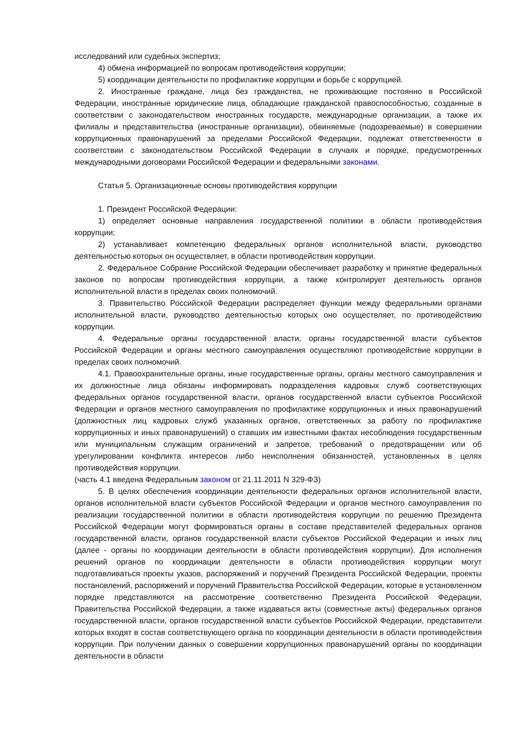исследований или судебных экспертиз;
4) обмена информацией по вопросам противодействия коррупции;
5) координации деятельности по профилактике коррупции и борьбе с коррупцией.
2. Иностранные граждане, лица без гражданства, не проживающие постоянно в Российской Федерации, иностранные юридические лица, обладающие гражданской правоспособностью, созданные в соответствии с законодательством иностранных государств, международные организации, а также их филиалы и представительства (иностранные организации), обвиняемые (подозреваемые) в совершении коррупционных правонарушений за пределами Российской Федерации, подлежат ответственности в соответствии с законодательством Российской Федерации в случаях и порядке, предусмотренных международными договорами Российской Федерации и федеральными законами.
Статья 5. Организационные основы противодействия коррупции
1. Президент Российской Федерации:
1) определяет основные направления государственной политики в области противодействия коррупции;
2) устанавливает компетенцию федеральных органов исполнительной власти, руководство деятельностью которых он осуществляет, в области противодействия коррупции.
2. Федеральное Собрание Российской Федерации обеспечивает разработку и принятие федеральных законов по вопросам противодействия коррупции, а также контролирует деятельность органов исполнительной власти в пределах своих полномочий.
3. Правительство Российской Федерации распределяет функции между федеральными органами исполнительной власти, руководство деятельностью которых оно осуществляет, по противодействию коррупции.
4. Федеральные органы государственной власти, органы государственной власти субъектов Российской Федерации и органы местного самоуправления осуществляют противодействие коррупции в пределах своих полномочий.
4.1. Правоохранительные органы, иные государственные органы, органы местного самоуправления и их должностные лица обязаны информировать подразделения кадровых служб соответствующих федеральных органов государственной власти, органов государственной власти субъектов Российской Федерации и органов местного самоуправления по профилактике коррупционных и иных правонарушений (должностных лиц кадровых служб указанных органов, ответственных за работу по профилактике коррупционных и иных правонарушений) о ставших им известными фактах несоблюдения государственным или муниципальным служащим ограничений и запретов, требований о предотвращении или об урегулировании конфликта интересов либо неисполнения обязанностей, установленных в целях противодействия коррупции.
(часть 4.1 введена Федеральным законом от 21.11.2011 N 329-ФЗ)
5. В целях обеспечения координации деятельности федеральных органов исполнительной власти, органов исполнительной власти субъектов Российской Федерации и органов местного самоуправления по реализации государственной политики в области противодействия коррупции по решению Президента Российской Федерации могут формироваться органы в составе представителей федеральных органов государственной власти, органов государственной власти субъектов Российской Федерации и иных лиц (далее - органы по координации деятельности в области противодействия коррупции). Для исполнения решений органов по координации деятельности в области противодействия коррупции могут подготавливаться проекты указов, распоряжений и поручений Президента Российской Федерации, проекты постановлений, распоряжений и поручений Правительства Российской Федерации, которые в установленном порядке представляются на рассмотрение соответственно Президента Российской Федерации, Правительства Российской Федерации, а также издаваться акты (совместные акты) федеральных органов государственной власти, органов государственной власти субъектов Российской Федерации, представители которых входят в состав соответствующего органа по координации деятельности в области противодействия коррупции. При получении данных о совершении коррупционных правонарушений органы по координации деятельности в области